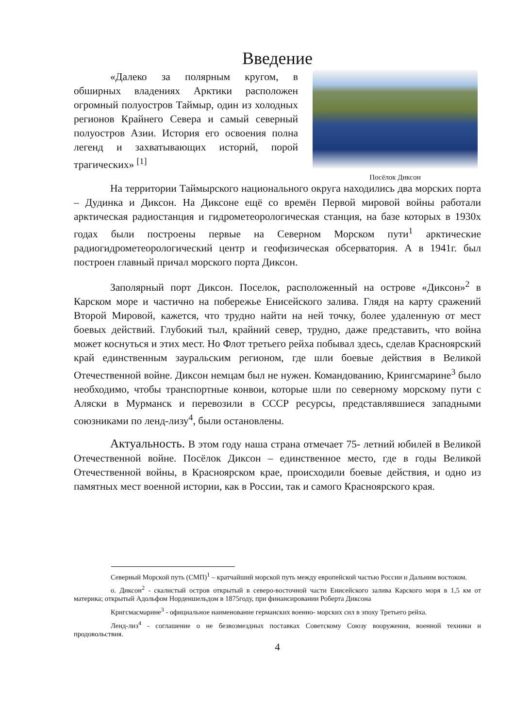Введение
«Далеко за полярным кругом, в обширных владениях Арктики расположен огромный полуостров Таймыр, один из холодных регионов Крайнего Севера и самый северный полуостров Азии. История его освоения полна легенд и захватывающих историй, порой трагических» <sup>[1]</sup>
Посёлок Диксон
На территории Таймырского национального округа находились два морских порта – Дудинка и Диксон. На Диксоне ещё со времён Первой мировой войны работали арктическая радиостанция и гидрометеорологическая станция, на базе которых в 1930х годах были построены первые на Северном Морском пути<sup>1</sup> арктические радиогидрометеорологический центр и геофизическая обсерватория. А в 1941г. был построен главный причал морского порта Диксон.
Заполярный порт Диксон. Поселок, расположенный на острове «Диксон»<sup>2</sup> в Карском море и частично на побережье Енисейского залива. Глядя на карту сражений Второй Мировой, кажется, что трудно найти на ней точку, более удаленную от мест боевых действий. Глубокий тыл, крайний север, трудно, даже представить, что война может коснуться и этих мест. Но Флот третьего рейха побывал здесь, сделав Красноярский край единственным зауральским регионом, где шли боевые действия в Великой Отечественной войне. Диксон немцам был не нужен. Командованию, Крингсмарине<sup>3</sup> было необходимо, чтобы транспортные конвои, которые шли по северному морскому пути с Аляски в Мурманск и перевозили в СССР ресурсы, представлявшиеся западными союзниками по ленд-лизу<sup>4</sup>, были остановлены.
Актуальность. В этом году наша страна отмечает 75- летний юбилей в Великой Отечественной войне. Посёлок Диксон – единственное место, где в годы Великой Отечественной войны, в Красноярском крае, происходили боевые действия, и одно из памятных мест военной истории, как в России, так и самого Красноярского края.
Северный Морской путь (СМП)<sup>1</sup> – кратчайший морской путь между европейской частью России и Дальним востоком.
о. Диксон<sup>2</sup> - скалистый остров открытый в северо-восточной части Енисейского залива Карского моря в 1,5 км от материка; открытый Адольфом Норденшельдом в 1875году, при финансировании Роберта Диксона
Кригсмасмарине<sup>3</sup> - официальное наименование германских военно- морских сил в эпоху Третьего рейха.
Ленд-лиз<sup>4</sup> - соглашение о не безвозмездных поставках Советскому Союзу вооружения, военной техники и продовольствия.
4